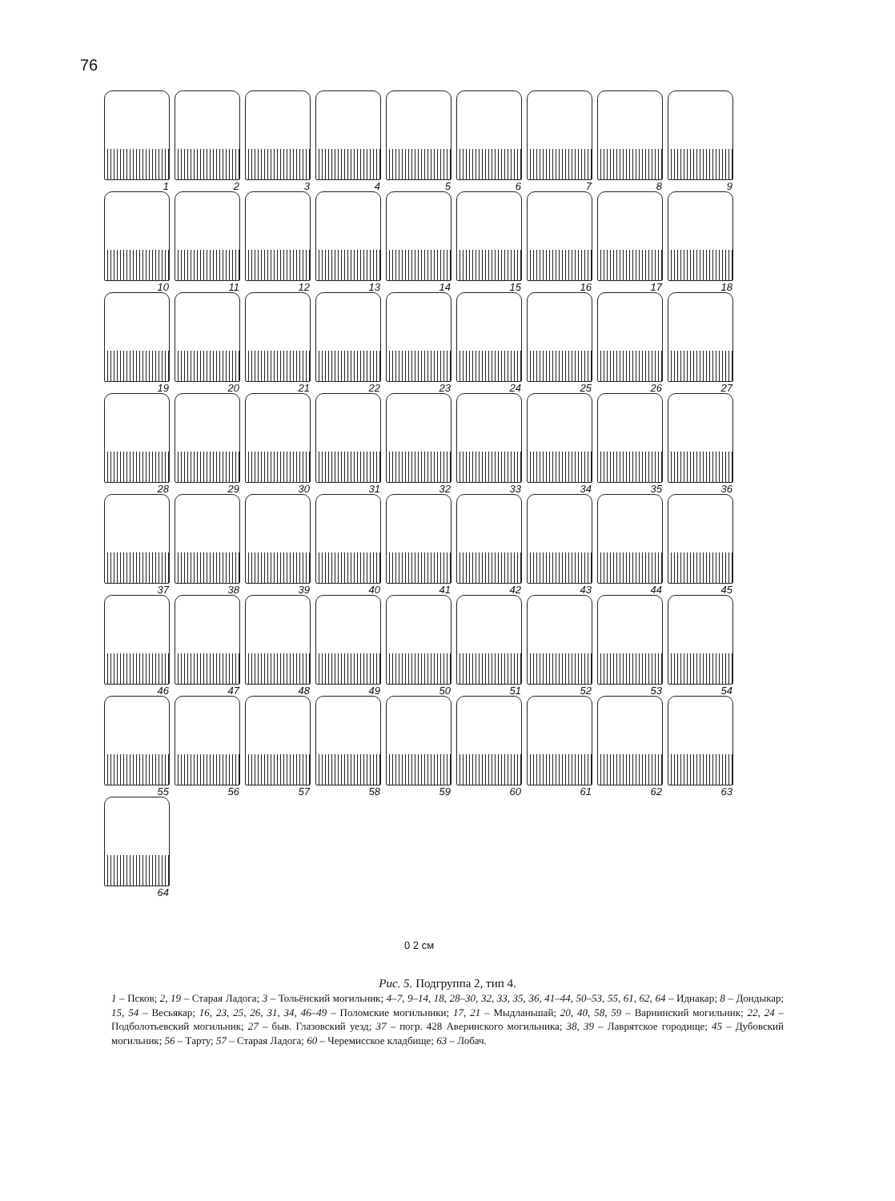76
1
2
3
4
5
6
7
8
9
10
11
12
13
14
15
16
17
18
19
20
21
22
23
24
25
26
27
28
29
30
31
32
33
34
35
36
37
38
39
40
41
42
43
44
45
46
47
48
49
50
51
52
53
54
55
56
57
58
59
60
61
62
63
64
0 2 см
Рис. 5. Подгруппа 2, тип 4.
1 – Псков; 2, 19 – Старая Ладога; 3 – Тольёнский могильник; 4–7, 9–14, 18, 28–30, 32, 33, 35, 36, 41–44, 50–53, 55, 61, 62, 64 – Иднакар; 8 – Дондыкар; 15, 54 – Весьякар; 16, 23, 25, 26, 31, 34, 46–49 – Поломские могильники; 17, 21 – Мыдланьшай; 20, 40, 58, 59 – Варнинский могильник; 22, 24 – Подболотьевский могильник; 27 – быв. Глазовский уезд; 37 – погр. 428 Аверинского могильника; 38, 39 – Лаврятское городище; 45 – Дубовский могильник; 56 – Тарту; 57 – Старая Ладога; 60 – Черемисское кладбище; 63 – Лобач.